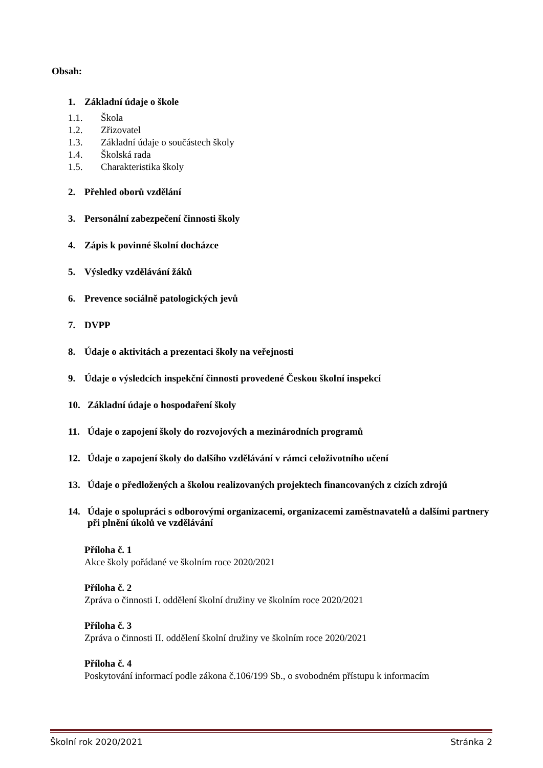Obsah:
1. Základní údaje o škole
1.1. Škola
1.2. Zřizovatel
1.3. Základní údaje o součástech školy
1.4. Školská rada
1.5. Charakteristika školy
2. Přehled oborů vzdělání
3. Personální zabezpečení činnosti školy
4. Zápis k povinné školní docházce
5. Výsledky vzdělávání žáků
6. Prevence sociálně patologických jevů
7. DVPP
8. Údaje o aktivitách a prezentaci školy na veřejnosti
9. Údaje o výsledcích inspekční činnosti provedené Českou školní inspekcí
10. Základní údaje o hospodaření školy
11. Údaje o zapojení školy do rozvojových a mezinárodních programů
12. Údaje o zapojení školy do dalšího vzdělávání v rámci celoživotního učení
13. Údaje o předložených a školou realizovaných projektech financovaných z cizích zdrojů
14. Údaje o spolupráci s odborovými organizacemi, organizacemi zaměstnavatelů a dalšími partnery při plnění úkolů ve vzdělávání
Příloha č. 1
Akce školy pořádané ve školním roce 2020/2021
Příloha č. 2
Zpráva o činnosti I. oddělení školní družiny ve školním roce 2020/2021
Příloha č. 3
Zpráva o činnosti II. oddělení školní družiny ve školním roce 2020/2021
Příloha č. 4
Poskytování informací podle zákona č.106/199 Sb., o svobodném přístupu k informacím
Školní rok 2020/2021 Stránka 2